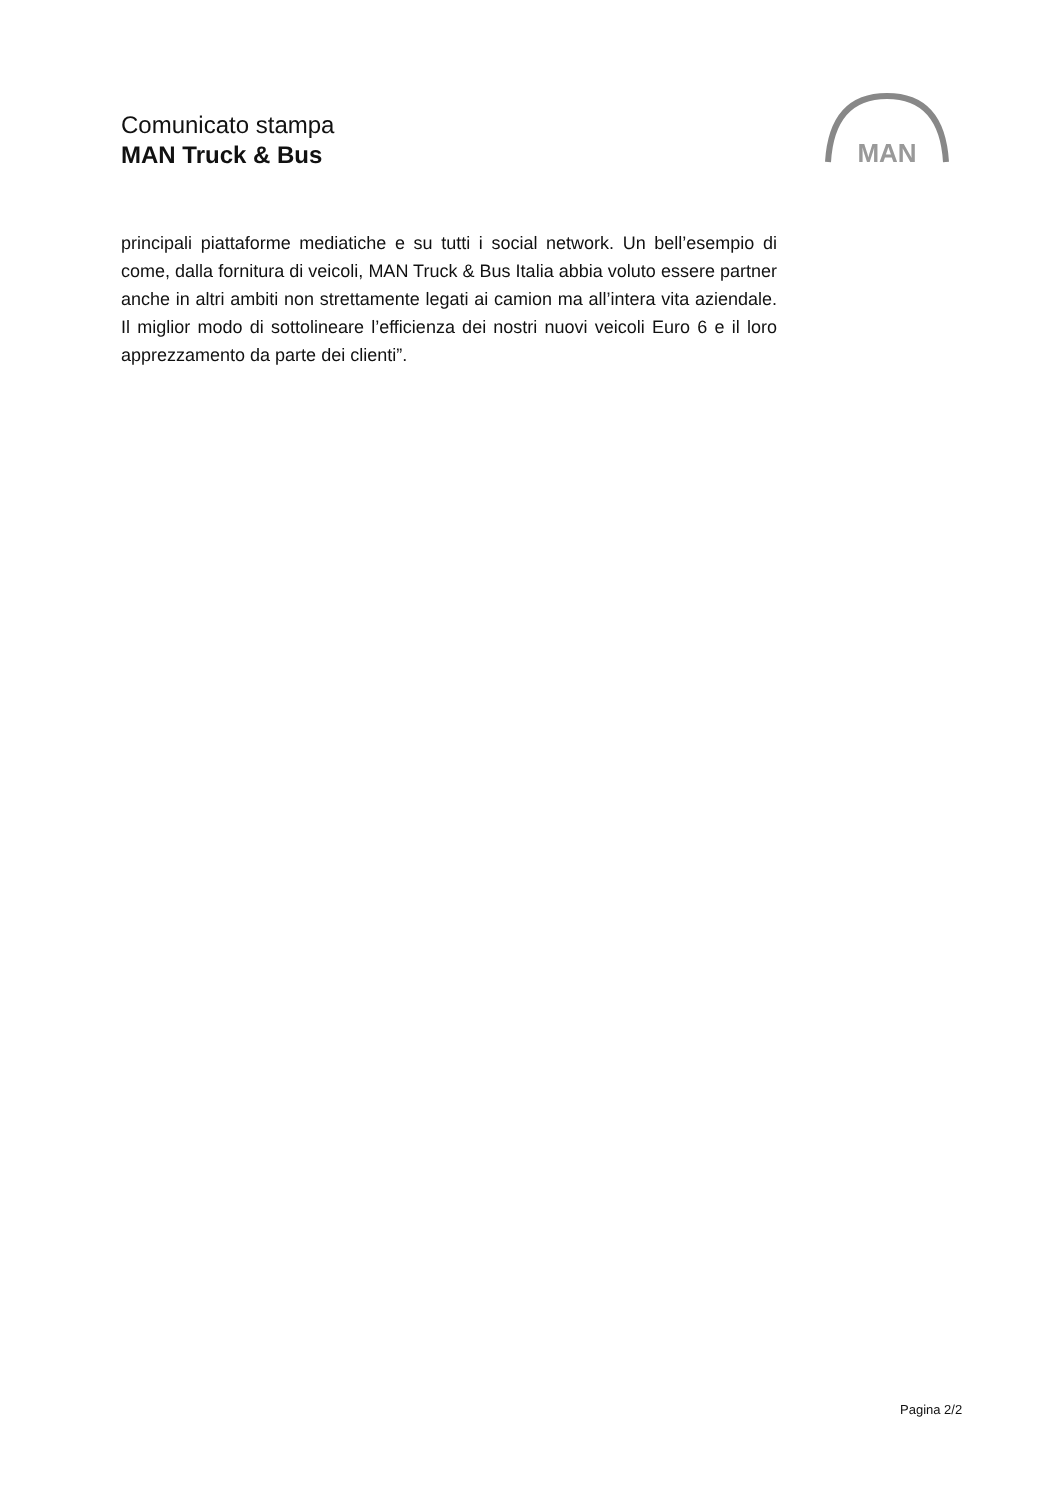Comunicato stampa
MAN Truck & Bus
MAN
principali piattaforme mediatiche e su tutti i social network. Un bell’esempio di come, dalla fornitura di veicoli, MAN Truck & Bus Italia abbia voluto essere partner anche in altri ambiti non strettamente legati ai camion ma all’intera vita aziendale. Il miglior modo di sottolineare l’efficienza dei nostri nuovi veicoli Euro 6 e il loro apprezzamento da parte dei clienti”.
Pagina 2/2